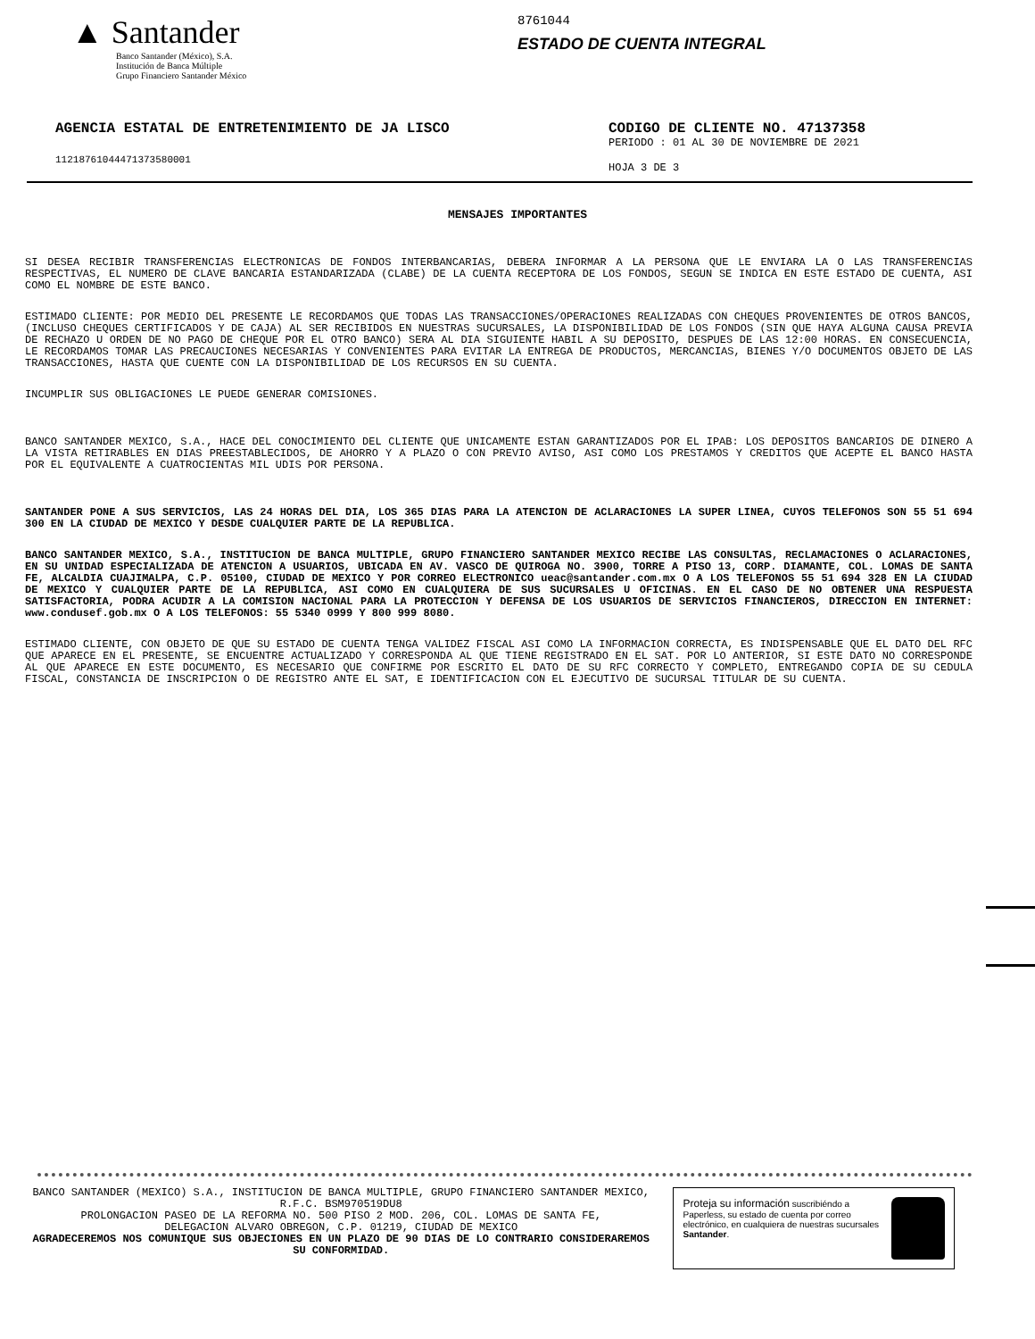▲ Santander
Banco Santander (México), S.A.
Institución de Banca Múltiple
Grupo Financiero Santander México
8761044
ESTADO DE CUENTA INTEGRAL
AGENCIA ESTATAL DE ENTRETENIMIENTO DE JA LISCO
11218761044471373580001
CODIGO DE CLIENTE NO. 47137358
PERIODO : 01 AL 30 DE NOVIEMBRE DE 2021
HOJA 3 DE 3
MENSAJES IMPORTANTES
SI DESEA RECIBIR TRANSFERENCIAS ELECTRONICAS DE FONDOS INTERBANCARIAS, DEBERA INFORMAR A LA PERSONA QUE LE ENVIARA LA O LAS TRANSFERENCIAS RESPECTIVAS, EL NUMERO DE CLAVE BANCARIA ESTANDARIZADA (CLABE) DE LA CUENTA RECEPTORA DE LOS FONDOS, SEGUN SE INDICA EN ESTE ESTADO DE CUENTA, ASI COMO EL NOMBRE DE ESTE BANCO.
ESTIMADO CLIENTE: POR MEDIO DEL PRESENTE LE RECORDAMOS QUE TODAS LAS TRANSACCIONES/OPERACIONES REALIZADAS CON CHEQUES PROVENIENTES DE OTROS BANCOS, (INCLUSO CHEQUES CERTIFICADOS Y DE CAJA) AL SER RECIBIDOS EN NUESTRAS SUCURSALES, LA DISPONIBILIDAD DE LOS FONDOS (SIN QUE HAYA ALGUNA CAUSA PREVIA DE RECHAZO U ORDEN DE NO PAGO DE CHEQUE POR EL OTRO BANCO) SERA AL DIA SIGUIENTE HABIL A SU DEPOSITO, DESPUES DE LAS 12:00 HORAS. EN CONSECUENCIA, LE RECORDAMOS TOMAR LAS PRECAUCIONES NECESARIAS Y CONVENIENTES PARA EVITAR LA ENTREGA DE PRODUCTOS, MERCANCIAS, BIENES Y/O DOCUMENTOS OBJETO DE LAS TRANSACCIONES, HASTA QUE CUENTE CON LA DISPONIBILIDAD DE LOS RECURSOS EN SU CUENTA.
INCUMPLIR SUS OBLIGACIONES LE PUEDE GENERAR COMISIONES.
BANCO SANTANDER MEXICO, S.A., HACE DEL CONOCIMIENTO DEL CLIENTE QUE UNICAMENTE ESTAN GARANTIZADOS POR EL IPAB: LOS DEPOSITOS BANCARIOS DE DINERO A LA VISTA RETIRABLES EN DIAS PREESTABLECIDOS, DE AHORRO Y A PLAZO O CON PREVIO AVISO, ASI COMO LOS PRESTAMOS Y CREDITOS QUE ACEPTE EL BANCO HASTA POR EL EQUIVALENTE A CUATROCIENTAS MIL UDIS POR PERSONA.
SANTANDER PONE A SUS SERVICIOS, LAS 24 HORAS DEL DIA, LOS 365 DIAS PARA LA ATENCION DE ACLARACIONES LA SUPER LINEA, CUYOS TELEFONOS SON 55 51 694 300 EN LA CIUDAD DE MEXICO Y DESDE CUALQUIER PARTE DE LA REPUBLICA.
BANCO SANTANDER MEXICO, S.A., INSTITUCION DE BANCA MULTIPLE, GRUPO FINANCIERO SANTANDER MEXICO RECIBE LAS CONSULTAS, RECLAMACIONES O ACLARACIONES, EN SU UNIDAD ESPECIALIZADA DE ATENCION A USUARIOS, UBICADA EN AV. VASCO DE QUIROGA NO. 3900, TORRE A PISO 13, CORP. DIAMANTE, COL. LOMAS DE SANTA FE, ALCALDIA CUAJIMALPA, C.P. 05100, CIUDAD DE MEXICO Y POR CORREO ELECTRONICO ueac@santander.com.mx O A LOS TELEFONOS 55 51 694 328 EN LA CIUDAD DE MEXICO Y CUALQUIER PARTE DE LA REPUBLICA, ASI COMO EN CUALQUIERA DE SUS SUCURSALES U OFICINAS. EN EL CASO DE NO OBTENER UNA RESPUESTA SATISFACTORIA, PODRA ACUDIR A LA COMISION NACIONAL PARA LA PROTECCION Y DEFENSA DE LOS USUARIOS DE SERVICIOS FINANCIEROS, DIRECCION EN INTERNET: www.condusef.gob.mx O A LOS TELEFONOS: 55 5340 0999 Y 800 999 8080.
ESTIMADO CLIENTE, CON OBJETO DE QUE SU ESTADO DE CUENTA TENGA VALIDEZ FISCAL ASI COMO LA INFORMACION CORRECTA, ES INDISPENSABLE QUE EL DATO DEL RFC QUE APARECE EN EL PRESENTE, SE ENCUENTRE ACTUALIZADO Y CORRESPONDA AL QUE TIENE REGISTRADO EN EL SAT. POR LO ANTERIOR, SI ESTE DATO NO CORRESPONDE AL QUE APARECE EN ESTE DOCUMENTO, ES NECESARIO QUE CONFIRME POR ESCRITO EL DATO DE SU RFC CORRECTO Y COMPLETO, ENTREGANDO COPIA DE SU CEDULA FISCAL, CONSTANCIA DE INSCRIPCION O DE REGISTRO ANTE EL SAT, E IDENTIFICACION CON EL EJECUTIVO DE SUCURSAL TITULAR DE SU CUENTA.
BANCO SANTANDER (MEXICO) S.A., INSTITUCION DE BANCA MULTIPLE, GRUPO FINANCIERO SANTANDER MEXICO,
R.F.C. BSM970519DU8
PROLONGACION PASEO DE LA REFORMA NO. 500 PISO 2 MOD. 206, COL. LOMAS DE SANTA FE,
DELEGACION ALVARO OBREGON, C.P. 01219, CIUDAD DE MEXICO
AGRADECEREMOS NOS COMUNIQUE SUS OBJECIONES EN UN PLAZO DE 90 DIAS DE LO CONTRARIO CONSIDERAREMOS SU CONFORMIDAD.
Proteja su información suscribiéndo a Paperless, su estado de cuenta por correo electrónico, en cualquiera de nuestras sucursales Santander.